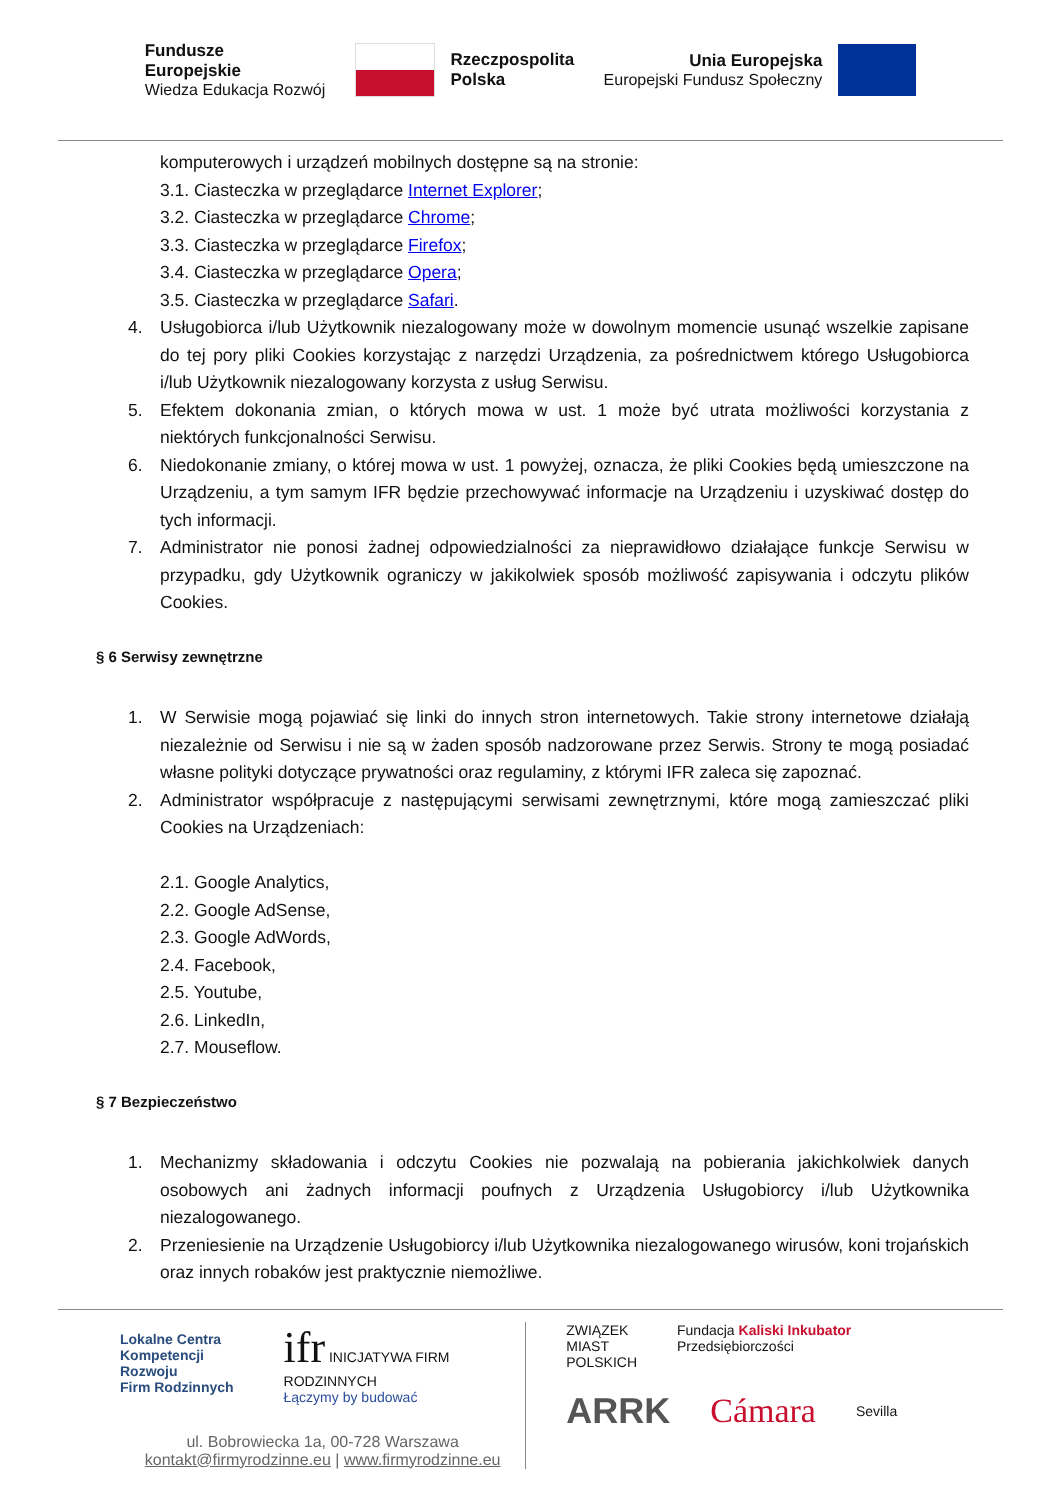Fundusze
Europejskie
Wiedza Edukacja Rozwój
Rzeczpospolita
Polska
Unia Europejska
Europejski Fundusz Społeczny
komputerowych i urządzeń mobilnych dostępne są na stronie:
3.1. Ciasteczka w przeglądarce Internet Explorer;
3.2. Ciasteczka w przeglądarce Chrome;
3.3. Ciasteczka w przeglądarce Firefox;
3.4. Ciasteczka w przeglądarce Opera;
3.5. Ciasteczka w przeglądarce Safari.
4. Usługobiorca i/lub Użytkownik niezalogowany może w dowolnym momencie usunąć wszelkie zapisane do tej pory pliki Cookies korzystając z narzędzi Urządzenia, za pośrednictwem którego Usługobiorca i/lub Użytkownik niezalogowany korzysta z usług Serwisu.
5. Efektem dokonania zmian, o których mowa w ust. 1 może być utrata możliwości korzystania z niektórych funkcjonalności Serwisu.
6. Niedokonanie zmiany, o której mowa w ust. 1 powyżej, oznacza, że pliki Cookies będą umieszczone na Urządzeniu, a tym samym IFR będzie przechowywać informacje na Urządzeniu i uzyskiwać dostęp do tych informacji.
7. Administrator nie ponosi żadnej odpowiedzialności za nieprawidłowo działające funkcje Serwisu w przypadku, gdy Użytkownik ograniczy w jakikolwiek sposób możliwość zapisywania i odczytu plików Cookies.
§ 6 Serwisy zewnętrzne
1. W Serwisie mogą pojawiać się linki do innych stron internetowych. Takie strony internetowe działają niezależnie od Serwisu i nie są w żaden sposób nadzorowane przez Serwis. Strony te mogą posiadać własne polityki dotyczące prywatności oraz regulaminy, z którymi IFR zaleca się zapoznać.
2. Administrator współpracuje z następującymi serwisami zewnętrznymi, które mogą zamieszczać pliki Cookies na Urządzeniach:
2.1. Google Analytics,
2.2. Google AdSense,
2.3. Google AdWords,
2.4. Facebook,
2.5. Youtube,
2.6. LinkedIn,
2.7. Mouseflow.
§ 7 Bezpieczeństwo
1. Mechanizmy składowania i odczytu Cookies nie pozwalają na pobierania jakichkolwiek danych osobowych ani żadnych informacji poufnych z Urządzenia Usługobiorcy i/lub Użytkownika niezalogowanego.
2. Przeniesienie na Urządzenie Usługobiorcy i/lub Użytkownika niezalogowanego wirusów, koni trojańskich oraz innych robaków jest praktycznie niemożliwe.
Lokalne Centra
Kompetencji Rozwoju
Firm Rodzinnych
ifr INICJATYWA FIRM RODZINNYCH
Łączymy by budować
ul. Bobrowiecka 1a, 00-728 Warszawa
kontakt@firmyrodzinne.eu | www.firmyrodzinne.eu
ZWIĄZEK
MIAST
POLSKICH
Fundacja Kaliski Inkubator Przedsiębiorczości
ARRK Cámara Sevilla